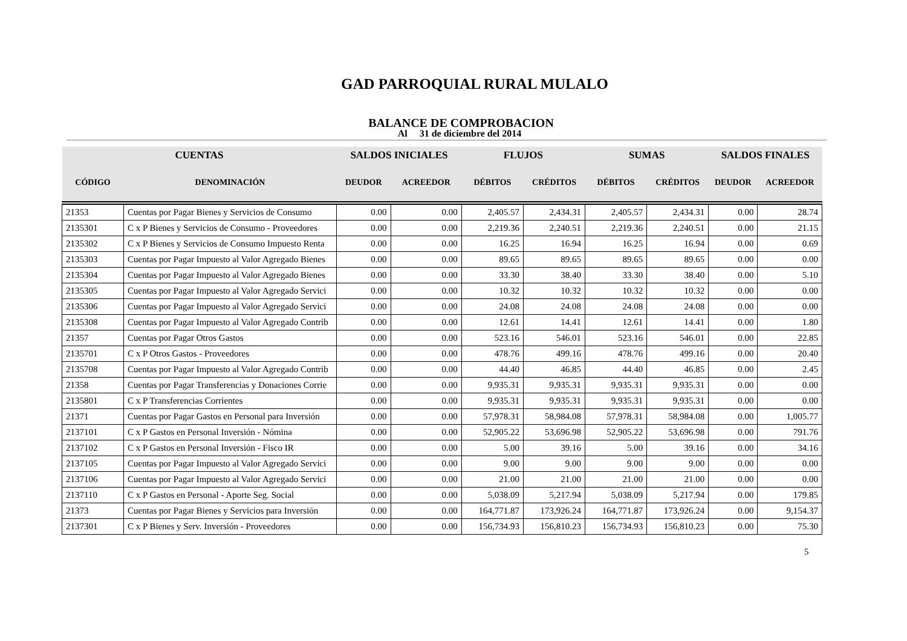GAD PARROQUIAL RURAL MULALO
BALANCE DE COMPROBACION
Al 31 de diciembre del 2014
| CUENTAS | | SALDOS INICIALES | | FLUJOS | | SUMAS | | SALDOS FINALES | |
| --- | --- | --- | --- | --- | --- | --- | --- | --- | --- |
| CÓDIGO | DENOMINACIÓN | DEUDOR | ACREEDOR | DÉBITOS | CRÉDITOS | DÉBITOS | CRÉDITOS | DEUDOR | ACREEDOR |
| 21353 | Cuentas por Pagar Bienes y Servicios de Consumo | 0.00 | 0.00 | 2,405.57 | 2,434.31 | 2,405.57 | 2,434.31 | 0.00 | 28.74 |
| 2135301 | C x P Bienes y Servicios de Consumo - Proveedores | 0.00 | 0.00 | 2,219.36 | 2,240.51 | 2,219.36 | 2,240.51 | 0.00 | 21.15 |
| 2135302 | C x P Bienes y Servicios de Consumo Impuesto Renta | 0.00 | 0.00 | 16.25 | 16.94 | 16.25 | 16.94 | 0.00 | 0.69 |
| 2135303 | Cuentas por Pagar Impuesto al Valor Agregado Bienes | 0.00 | 0.00 | 89.65 | 89.65 | 89.65 | 89.65 | 0.00 | 0.00 |
| 2135304 | Cuentas por Pagar Impuesto al Valor Agregado Bienes | 0.00 | 0.00 | 33.30 | 38.40 | 33.30 | 38.40 | 0.00 | 5.10 |
| 2135305 | Cuentas por Pagar Impuesto al Valor Agregado Servici | 0.00 | 0.00 | 10.32 | 10.32 | 10.32 | 10.32 | 0.00 | 0.00 |
| 2135306 | Cuentas por Pagar Impuesto al Valor Agregado Servici | 0.00 | 0.00 | 24.08 | 24.08 | 24.08 | 24.08 | 0.00 | 0.00 |
| 2135308 | Cuentas por Pagar Impuesto al Valor Agregado Contrib | 0.00 | 0.00 | 12.61 | 14.41 | 12.61 | 14.41 | 0.00 | 1.80 |
| 21357 | Cuentas por Pagar Otros Gastos | 0.00 | 0.00 | 523.16 | 546.01 | 523.16 | 546.01 | 0.00 | 22.85 |
| 2135701 | C x P Otros Gastos - Proveedores | 0.00 | 0.00 | 478.76 | 499.16 | 478.76 | 499.16 | 0.00 | 20.40 |
| 2135708 | Cuentas por Pagar Impuesto al Valor Agregado Contrib | 0.00 | 0.00 | 44.40 | 46.85 | 44.40 | 46.85 | 0.00 | 2.45 |
| 21358 | Cuentas por Pagar Transferencias y Donaciones Corrie | 0.00 | 0.00 | 9,935.31 | 9,935.31 | 9,935.31 | 9,935.31 | 0.00 | 0.00 |
| 2135801 | C x P Transferencias Corrientes | 0.00 | 0.00 | 9,935.31 | 9,935.31 | 9,935.31 | 9,935.31 | 0.00 | 0.00 |
| 21371 | Cuentas por Pagar Gastos en Personal para Inversión | 0.00 | 0.00 | 57,978.31 | 58,984.08 | 57,978.31 | 58,984.08 | 0.00 | 1,005.77 |
| 2137101 | C x P Gastos en Personal Inversión - Nómina | 0.00 | 0.00 | 52,905.22 | 53,696.98 | 52,905.22 | 53,696.98 | 0.00 | 791.76 |
| 2137102 | C x P Gastos en Personal Inversión - Fisco IR | 0.00 | 0.00 | 5.00 | 39.16 | 5.00 | 39.16 | 0.00 | 34.16 |
| 2137105 | Cuentas por Pagar Impuesto al Valor Agregado Servici | 0.00 | 0.00 | 9.00 | 9.00 | 9.00 | 9.00 | 0.00 | 0.00 |
| 2137106 | Cuentas por Pagar Impuesto al Valor Agregado Servici | 0.00 | 0.00 | 21.00 | 21.00 | 21.00 | 21.00 | 0.00 | 0.00 |
| 2137110 | C x P Gastos en Personal - Aporte Seg. Social | 0.00 | 0.00 | 5,038.09 | 5,217.94 | 5,038.09 | 5,217.94 | 0.00 | 179.85 |
| 21373 | Cuentas por Pagar Bienes y Servicios para Inversión | 0.00 | 0.00 | 164,771.87 | 173,926.24 | 164,771.87 | 173,926.24 | 0.00 | 9,154.37 |
| 2137301 | C x P Bienes y Serv. Inversión - Proveedores | 0.00 | 0.00 | 156,734.93 | 156,810.23 | 156,734.93 | 156,810.23 | 0.00 | 75.30 |
5